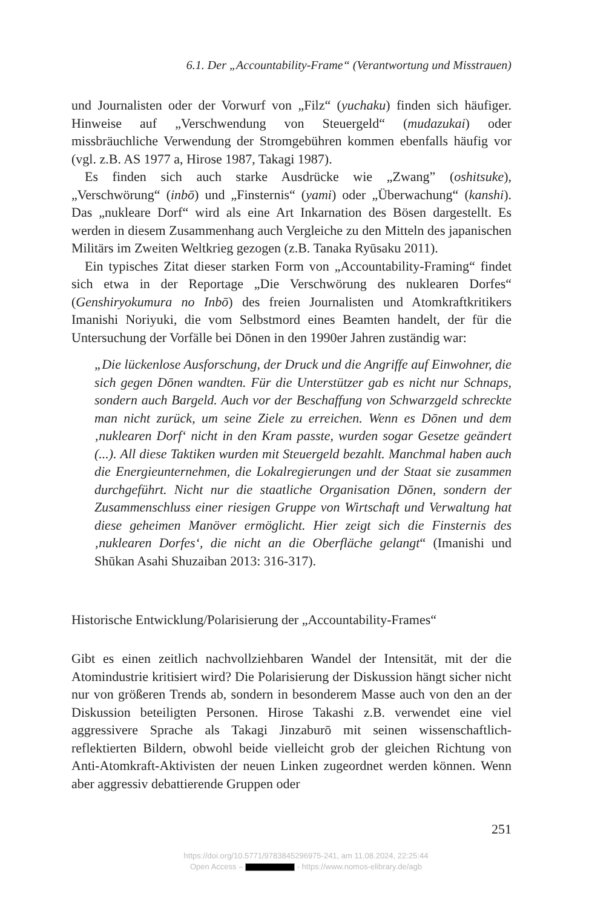6.1. Der „Accountability-Frame“ (Verantwortung und Misstrauen)
und Journalisten oder der Vorwurf von „Filz“ (yuchaku) finden sich häufiger. Hinweise auf „Verschwendung von Steuergeld“ (mudazukai) oder missbräuchliche Verwendung der Stromgebühren kommen ebenfalls häufig vor (vgl. z.B. AS 1977 a, Hirose 1987, Takagi 1987).
Es finden sich auch starke Ausdrücke wie „Zwang” (oshitsuke), „Verschwörung“ (inbō) und „Finsternis“ (yami) oder „Überwachung“ (kanshi). Das „nukleare Dorf“ wird als eine Art Inkarnation des Bösen dargestellt. Es werden in diesem Zusammenhang auch Vergleiche zu den Mitteln des japanischen Militärs im Zweiten Weltkrieg gezogen (z.B. Tanaka Ryūsaku 2011).
Ein typisches Zitat dieser starken Form von „Accountability-Framing“ findet sich etwa in der Reportage „Die Verschwörung des nuklearen Dorfes“ (Genshiryokumura no Inbō) des freien Journalisten und Atomkraftkritikers Imanishi Noriyuki, die vom Selbstmord eines Beamten handelt, der für die Untersuchung der Vorfälle bei Dōnen in den 1990er Jahren zuständig war:
„Die lückenlose Ausforschung, der Druck und die Angriffe auf Einwohner, die sich gegen Dōnen wandten. Für die Unterstützer gab es nicht nur Schnaps, sondern auch Bargeld. Auch vor der Beschaffung von Schwarzgeld schreckte man nicht zurück, um seine Ziele zu erreichen. Wenn es Dōnen und dem ‚nuklearen Dorf‘ nicht in den Kram passte, wurden sogar Gesetze geändert (...). All diese Taktiken wurden mit Steuergeld bezahlt. Manchmal haben auch die Energieunternehmen, die Lokalregierungen und der Staat sie zusammen durchgeführt. Nicht nur die staatliche Organisation Dōnen, sondern der Zusammenschluss einer riesigen Gruppe von Wirtschaft und Verwaltung hat diese geheimen Manöver ermöglicht. Hier zeigt sich die Finsternis des ‚nuklearen Dorfes‘, die nicht an die Oberfläche gelangt“ (Imanishi und Shūkan Asahi Shuzaiban 2013: 316-317).
Historische Entwicklung/Polarisierung der „Accountability-Frames“
Gibt es einen zeitlich nachvollziehbaren Wandel der Intensität, mit der die Atomindustrie kritisiert wird? Die Polarisierung der Diskussion hängt sicher nicht nur von größeren Trends ab, sondern in besonderem Masse auch von den an der Diskussion beteiligten Personen. Hirose Takashi z.B. verwendet eine viel aggressivere Sprache als Takagi Jinzaburō mit seinen wissenschaftlich-reflektierten Bildern, obwohl beide vielleicht grob der gleichen Richtung von Anti-Atomkraft-Aktivisten der neuen Linken zugeordnet werden können. Wenn aber aggressiv debattierende Gruppen oder
251
https://doi.org/10.5771/9783845296975-241, am 11.08.2024, 22:25:44
Open Access – - https://www.nomos-elibrary.de/agb